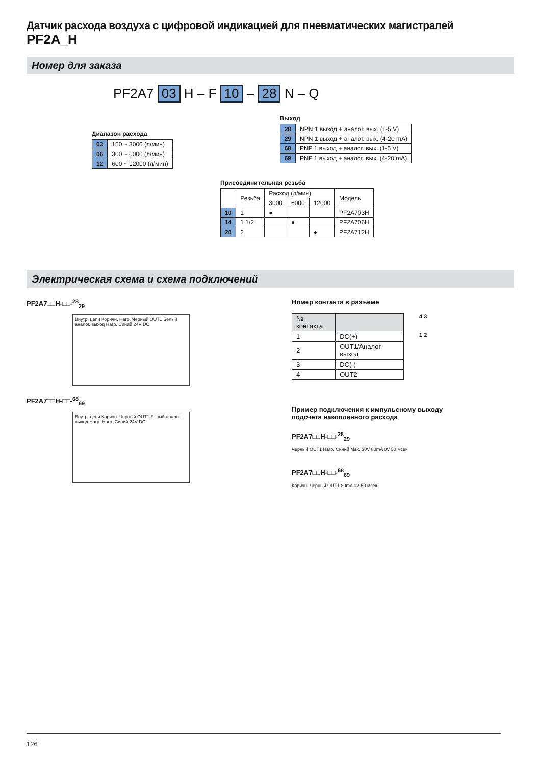Датчик расхода воздуха с цифровой индикацией для пневматических магистралей
PF2A_H
Номер для заказа
PF2A7 03 H – F 10 – 28 N – Q
Диапазон расхода
| 03 | 150 ~ 3000 (л/мин) |
| 06 | 300 ~ 6000 (л/мин) |
| 12 | 600 ~ 12000 (л/мин) |
Выход
| 28 | NPN 1 выход + аналог. вых. (1-5 V) |
| 29 | NPN 1 выход + аналог. вых. (4-20 mA) |
| 68 | PNP 1 выход + аналог. вых. (1-5 V) |
| 69 | PNP 1 выход + аналог. вых. (4-20 mA) |
Присоединительная резьба
| | Резьба | Расход (л/мин) | | | Модель |
| --- | --- | --- | --- | --- | --- |
| | | 3000 | 6000 | 12000 | |
| 10 | 1 | ● | | | PF2A703H |
| 14 | 1 1/2 | | ● | | PF2A706H |
| 20 | 2 | | | ● | PF2A712H |
Электрическая схема и схема подключений
PF2A7□□H-□□-<sup>28</sup><sub>29</sub>
Внутр. цепи Коричн. Нагр. Черный OUT1 Белый аналог. выход Нагр. Синий 24V DC
PF2A7□□H-□□-<sup>68</sup><sub>69</sub>
Внутр. цепи Коричн. Черный OUT1 Белый аналог. выход Нагр. Нагр. Синий 24V DC
Номер контакта в разъеме
| № контакта | |
| --- | --- |
| 1 | DC(+) |
| 2 | OUT1/Аналог. выход |
| 3 | DC(-) |
| 4 | OUT2 |
4 3
1 2
Пример подключения к импульсному выходу
подсчета накопленного расхода
PF2A7□□H-□□-<sup>28</sup><sub>29</sub>
Черный OUT1 Нагр. Синий Max. 30V 80mA 0V 50 мсек
PF2A7□□H-□□-<sup>68</sup><sub>69</sub>
Коричн. Черный OUT1 80mA 0V 50 мсек
126